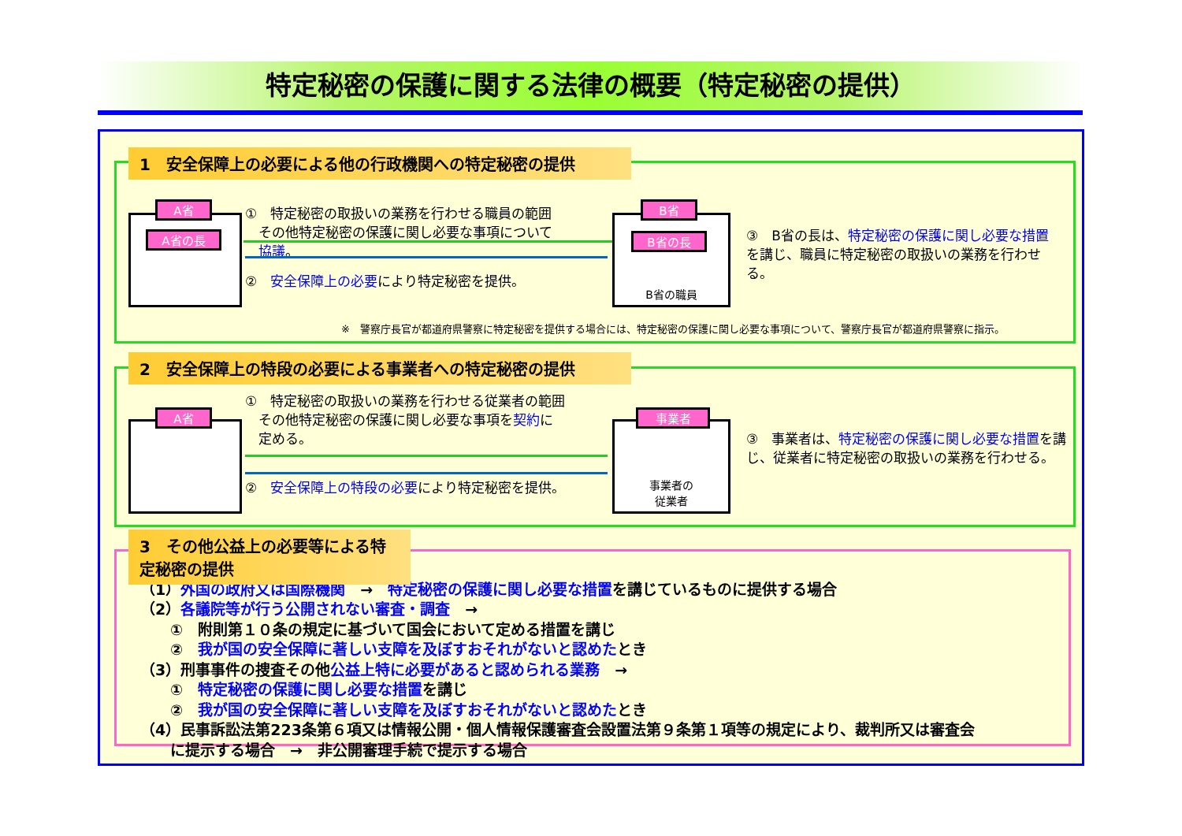特定秘密の保護に関する法律の概要（特定秘密の提供）
1　安全保障上の必要による他の行政機関への特定秘密の提供
A省
A省の長
①　特定秘密の取扱いの業務を行わせる職員の範囲
　その他特定秘密の保護に関し必要な事項について
　協議。
②　安全保障上の必要により特定秘密を提供。
B省の職員
B省
B省の長
③　B省の長は、特定秘密の保護に関し必要な措置を講じ、職員に特定秘密の取扱いの業務を行わせる。
※　警察庁長官が都道府県警察に特定秘密を提供する場合には、特定秘密の保護に関し必要な事項について、警察庁長官が都道府県警察に指示。
2　安全保障上の特段の必要による事業者への特定秘密の提供
A省
①　特定秘密の取扱いの業務を行わせる従業者の範囲
　その他特定秘密の保護に関し必要な事項を契約に
　定める。
②　安全保障上の特段の必要により特定秘密を提供。
事業者の
従業者
事業者
③　事業者は、特定秘密の保護に関し必要な措置を講じ、従業者に特定秘密の取扱いの業務を行わせる。
（1）外国の政府又は国際機関　→　特定秘密の保護に関し必要な措置を講じているものに提供する場合
（2）各議院等が行う公開されない審査・調査　→
　　①　附則第１０条の規定に基づいて国会において定める措置を講じ
　　②　我が国の安全保障に著しい支障を及ぼすおそれがないと認めたとき
（3）刑事事件の捜査その他公益上特に必要があると認められる業務　→
　　①　特定秘密の保護に関し必要な措置を講じ
　　②　我が国の安全保障に著しい支障を及ぼすおそれがないと認めたとき
（4）民事訴訟法第223条第６項又は情報公開・個人情報保護審査会設置法第９条第１項等の規定により、裁判所又は審査会
　　に提示する場合　→　非公開審理手続で提示する場合
3　その他公益上の必要等による特定秘密の提供